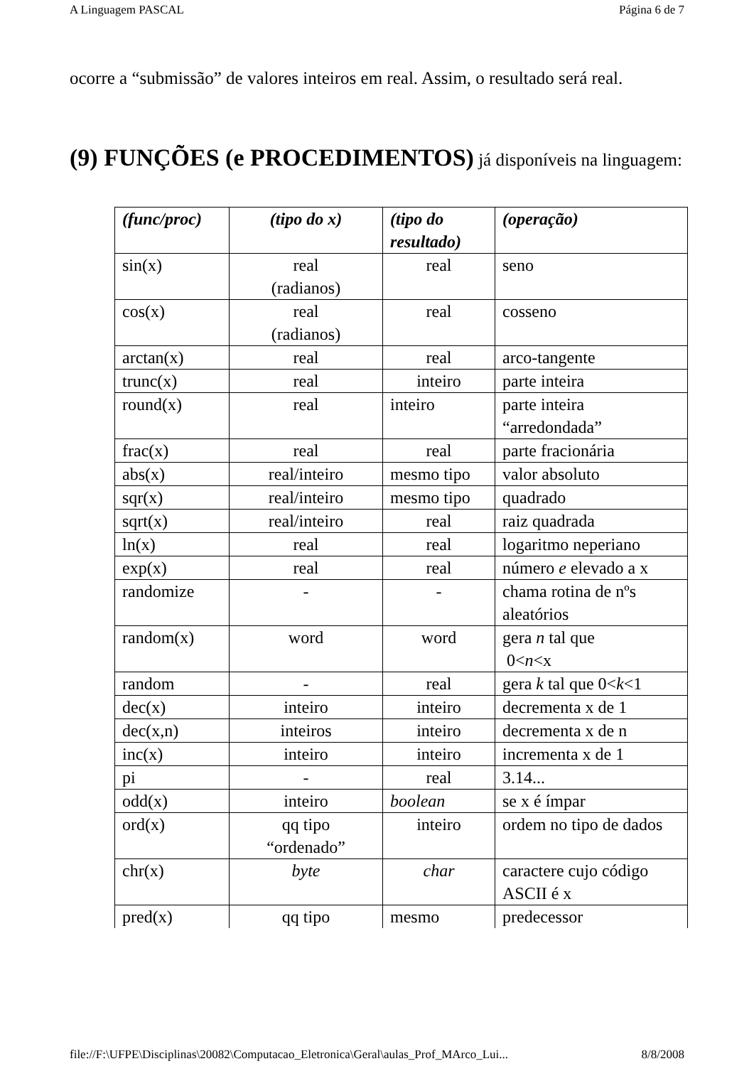A Linguagem PASCAL Página 6 de 7
ocorre a “submissão” de valores inteiros em real. Assim, o resultado será real.
(9) FUNÇÕES (e PROCEDIMENTOS) já disponíveis na linguagem:
| (func/proc) | (tipo do x) | (tipo do resultado) | (operação) |
| --- | --- | --- | --- |
| sin(x) | real (radianos) | real | seno |
| cos(x) | real (radianos) | real | cosseno |
| arctan(x) | real | real | arco-tangente |
| trunc(x) | real | inteiro | parte inteira |
| round(x) | real | inteiro | parte inteira “arredondada” |
| frac(x) | real | real | parte fracionária |
| abs(x) | real/inteiro | mesmo tipo | valor absoluto |
| sqr(x) | real/inteiro | mesmo tipo | quadrado |
| sqrt(x) | real/inteiro | real | raiz quadrada |
| ln(x) | real | real | logaritmo neperiano |
| exp(x) | real | real | número e elevado a x |
| randomize | - | - | chama rotina de nºs aleatórios |
| random(x) | word | word | gera n tal que 0< n <x |
| random | - | real | gera k tal que 0< k <1 |
| dec(x) | inteiro | inteiro | decrementa x de 1 |
| dec(x,n) | inteiros | inteiro | decrementa x de n |
| inc(x) | inteiro | inteiro | incrementa x de 1 |
| pi | - | real | 3.14... |
| odd(x) | inteiro | boolean | se x é ímpar |
| ord(x) | qq tipo “ordenado” | inteiro | ordem no tipo de dados |
| chr(x) | byte | char | caractere cujo código ASCII é x |
| pred(x) | qq tipo | mesmo | predecessor |
file://F:\UFPE\Disciplinas\20082\Computacao_Eletronica\Geral\aulas_Prof_MArco_Lui... 8/8/2008